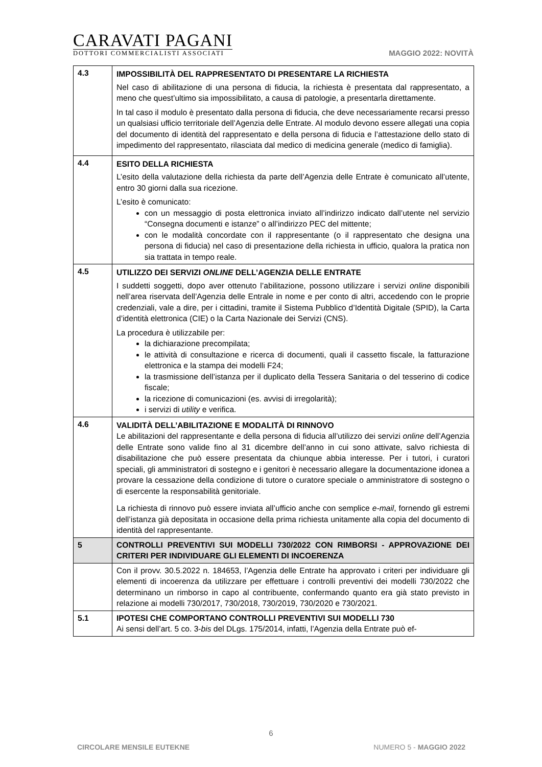CARAVATI PAGANI
DOTTORI COMMERCIALISTI ASSOCIATI
MAGGIO 2022: NOVITÀ
| 4.3 | IMPOSSIBILITÀ DEL RAPPRESENTATO DI PRESENTARE LA RICHIESTA Nel caso di abilitazione di una persona di fiducia, la richiesta è presentata dal rappresentato, a meno che quest’ultimo sia impossibilitato, a causa di patologie, a presentarla direttamente. In tal caso il modulo è presentato dalla persona di fiducia, che deve necessariamente recarsi presso un qualsiasi ufficio territoriale dell’Agenzia delle Entrate. Al modulo devono essere allegati una copia del documento di identità del rappresentato e della persona di fiducia e l’attestazione dello stato di impedimento del rappresentato, rilasciata dal medico di medicina generale (medico di famiglia). |
| 4.4 | ESITO DELLA RICHIESTA L’esito della valutazione della richiesta da parte dell’Agenzia delle Entrate è comunicato all’utente, entro 30 giorni dalla sua ricezione. L’esito è comunicato: con un messaggio di posta elettronica inviato all’indirizzo indicato dall’utente nel servizio “Consegna documenti e istanze” o all’indirizzo PEC del mittente; con le modalità concordate con il rappresentante (o il rappresentato che designa una persona di fiducia) nel caso di presentazione della richiesta in ufficio, qualora la pratica non sia trattata in tempo reale. |
| 4.5 | UTILIZZO DEI SERVIZI ONLINE DELL’AGENZIA DELLE ENTRATE I suddetti soggetti, dopo aver ottenuto l’abilitazione, possono utilizzare i servizi online disponibili nell’area riservata dell’Agenzia delle Entrale in nome e per conto di altri, accedendo con le proprie credenziali, vale a dire, per i cittadini, tramite il Sistema Pubblico d’Identità Digitale (SPID), la Carta d’identità elettronica (CIE) o la Carta Nazionale dei Servizi (CNS). La procedura è utilizzabile per: la dichiarazione precompilata; le attività di consultazione e ricerca di documenti, quali il cassetto fiscale, la fatturazione elettronica e la stampa dei modelli F24; la trasmissione dell’istanza per il duplicato della Tessera Sanitaria o del tesserino di codice fiscale; la ricezione di comunicazioni (es. avvisi di irregolarità); i servizi di utility e verifica. |
| 4.6 | VALIDITÀ DELL’ABILITAZIONE E MODALITÀ DI RINNOVO Le abilitazioni del rappresentante e della persona di fiducia all’utilizzo dei servizi online dell’Agenzia delle Entrate sono valide fino al 31 dicembre dell’anno in cui sono attivate, salvo richiesta di disabilitazione che può essere presentata da chiunque abbia interesse. Per i tutori, i curatori speciali, gli amministratori di sostegno e i genitori è necessario allegare la documentazione idonea a provare la cessazione della condizione di tutore o curatore speciale o amministratore di sostegno o di esercente la responsabilità genitoriale. La richiesta di rinnovo può essere inviata all’ufficio anche con semplice e-mail , fornendo gli estremi dell’istanza già depositata in occasione della prima richiesta unitamente alla copia del documento di identità del rappresentante. |
| 5 | CONTROLLI PREVENTIVI SUI MODELLI 730/2022 CON RIMBORSI - APPROVAZIONE DEI CRITERI PER INDIVIDUARE GLI ELEMENTI DI INCOERENZA |
| | Con il provv. 30.5.2022 n. 184653, l’Agenzia delle Entrate ha approvato i criteri per individuare gli elementi di incoerenza da utilizzare per effettuare i controlli preventivi dei modelli 730/2022 che determinano un rimborso in capo al contribuente, confermando quanto era già stato previsto in relazione ai modelli 730/2017, 730/2018, 730/2019, 730/2020 e 730/2021. |
| 5.1 | IPOTESI CHE COMPORTANO CONTROLLI PREVENTIVI SUI MODELLI 730 Ai sensi dell’art. 5 co. 3- bis del DLgs. 175/2014, infatti, l’Agenzia della Entrate può ef- |
6
CIRCOLARE MENSILE EUTEKNE NUMERO 5 - MAGGIO 2022